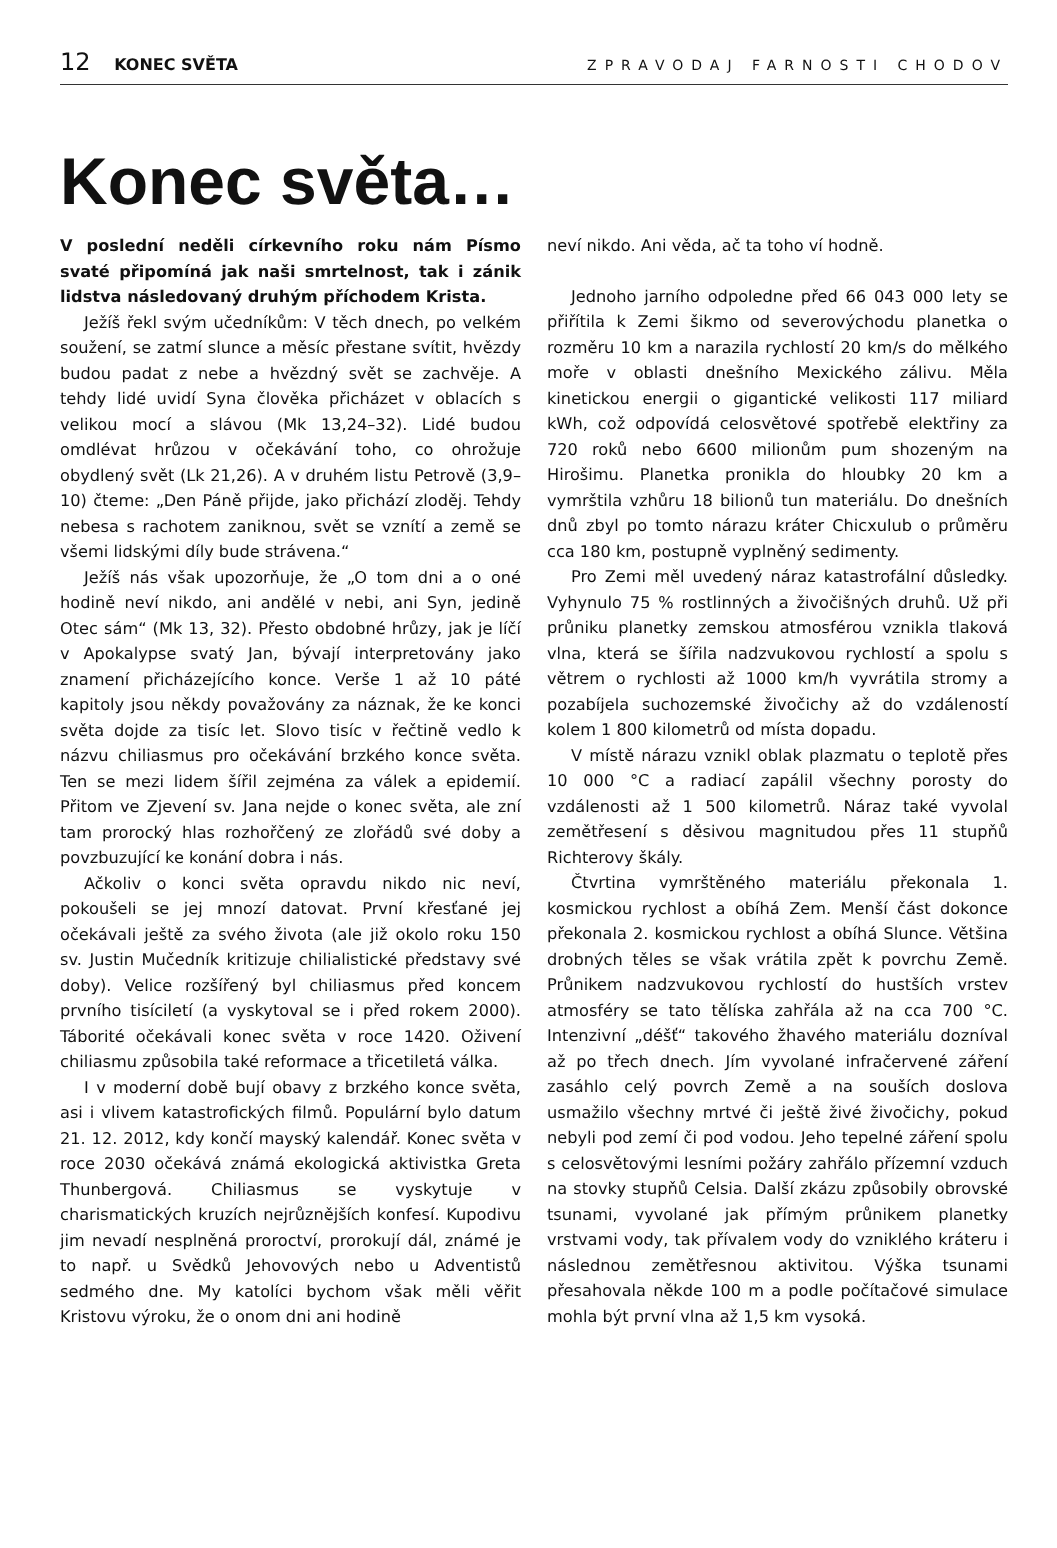12 KONEC SVĚTA ZPRAVODAJ FARNOSTI CHODOV
Konec světa…
V poslední neděli církevního roku nám Písmo svaté připomíná jak naši smrtelnost, tak i zánik lidstva následovaný druhým příchodem Krista.
Ježíš řekl svým učedníkům: V těch dnech, po velkém soužení, se zatmí slunce a měsíc přestane svítit, hvězdy budou padat z nebe a hvězdný svět se zachvěje. A tehdy lidé uvidí Syna člověka přicházet v oblacích s velikou mocí a slávou (Mk 13,24–32). Lidé budou omdlévat hrůzou v očekávání toho, co ohrožuje obydlený svět (Lk 21,26). A v druhém listu Petrově (3,9–10) čteme: „Den Páně přijde, jako přichází zloděj. Tehdy nebesa s rachotem zaniknou, svět se vznítí a země se všemi lidskými díly bude strávena.“
Ježíš nás však upozorňuje, že „O tom dni a o oné hodině neví nikdo, ani andělé v nebi, ani Syn, jedině Otec sám“ (Mk 13, 32). Přesto obdobné hrůzy, jak je líčí v Apokalypse svatý Jan, bývají interpretovány jako znamení přicházejícího konce. Verše 1 až 10 páté kapitoly jsou někdy považovány za náznak, že ke konci světa dojde za tisíc let. Slovo tisíc v řečtině vedlo k názvu chiliasmus pro očekávání brzkého konce světa. Ten se mezi lidem šířil zejména za válek a epidemií. Přitom ve Zjevení sv. Jana nejde o konec světa, ale zní tam prorocký hlas rozhořčený ze zlořádů své doby a povzbuzující ke konání dobra i nás.
Ačkoliv o konci světa opravdu nikdo nic neví, pokoušeli se jej mnozí datovat. První křesťané jej očekávali ještě za svého života (ale již okolo roku 150 sv. Justin Mučedník kritizuje chilialistické představy své doby). Velice rozšířený byl chiliasmus před koncem prvního tisíciletí (a vyskytoval se i před rokem 2000). Táborité očekávali konec světa v roce 1420. Oživení chiliasmu způsobila také reformace a třicetiletá válka.
I v moderní době bují obavy z brzkého konce světa, asi i vlivem katastrofických filmů. Populární bylo datum 21. 12. 2012, kdy končí mayský kalendář. Konec světa v roce 2030 očekává známá ekologická aktivistka Greta Thunbergová. Chiliasmus se vyskytuje v charismatických kruzích nejrůznějších konfesí. Kupodivu jim nevadí nesplněná proroctví, prorokují dál, známé je to např. u Svědků Jehovových nebo u Adventistů sedmého dne. My katolíci bychom však měli věřit Kristovu výroku, že o onom dni ani hodině
neví nikdo. Ani věda, ač ta toho ví hodně.
Jednoho jarního odpoledne před 66 043 000 lety se přiřítila k Zemi šikmo od severovýchodu planetka o rozměru 10 km a narazila rychlostí 20 km/s do mělkého moře v oblasti dnešního Mexického zálivu. Měla kinetickou energii o gigantické velikosti 117 miliard kWh, což odpovídá celosvětové spotřebě elektřiny za 720 roků nebo 6600 milionům pum shozeným na Hirošimu. Planetka pronikla do hloubky 20 km a vymrštila vzhůru 18 bilionů tun materiálu. Do dnešních dnů zbyl po tomto nárazu kráter Chicxulub o průměru cca 180 km, postupně vyplněný sedimenty.
Pro Zemi měl uvedený náraz katastrofální důsledky. Vyhynulo 75 % rostlinných a živočišných druhů. Už při průniku planetky zemskou atmosférou vznikla tlaková vlna, která se šířila nadzvukovou rychlostí a spolu s větrem o rychlosti až 1000 km/h vyvrátila stromy a pozabíjela suchozemské živočichy až do vzdáleností kolem 1 800 kilometrů od místa dopadu.
V místě nárazu vznikl oblak plazmatu o teplotě přes 10 000 °C a radiací zapálil všechny porosty do vzdálenosti až 1 500 kilometrů. Náraz také vyvolal zemětřesení s děsivou magnitudou přes 11 stupňů Richterovy škály.
Čtvrtina vymrštěného materiálu překonala 1. kosmickou rychlost a obíhá Zem. Menší část dokonce překonala 2. kosmickou rychlost a obíhá Slunce. Většina drobných těles se však vrátila zpět k povrchu Země. Průnikem nadzvukovou rychlostí do hustších vrstev atmosféry se tato tělíska zahřála až na cca 700 °C. Intenzivní „déšť“ takového žhavého materiálu dozníval až po třech dnech. Jím vyvolané infračervené záření zasáhlo celý povrch Země a na souších doslova usmažilo všechny mrtvé či ještě živé živočichy, pokud nebyli pod zemí či pod vodou. Jeho tepelné záření spolu s celosvětovými lesními požáry zahřálo přízemní vzduch na stovky stupňů Celsia. Další zkázu způsobily obrovské tsunami, vyvolané jak přímým průnikem planetky vrstvami vody, tak přívalem vody do vzniklého kráteru i následnou zemětřesnou aktivitou. Výška tsunami přesahovala někde 100 m a podle počítačové simulace mohla být první vlna až 1,5 km vysoká.